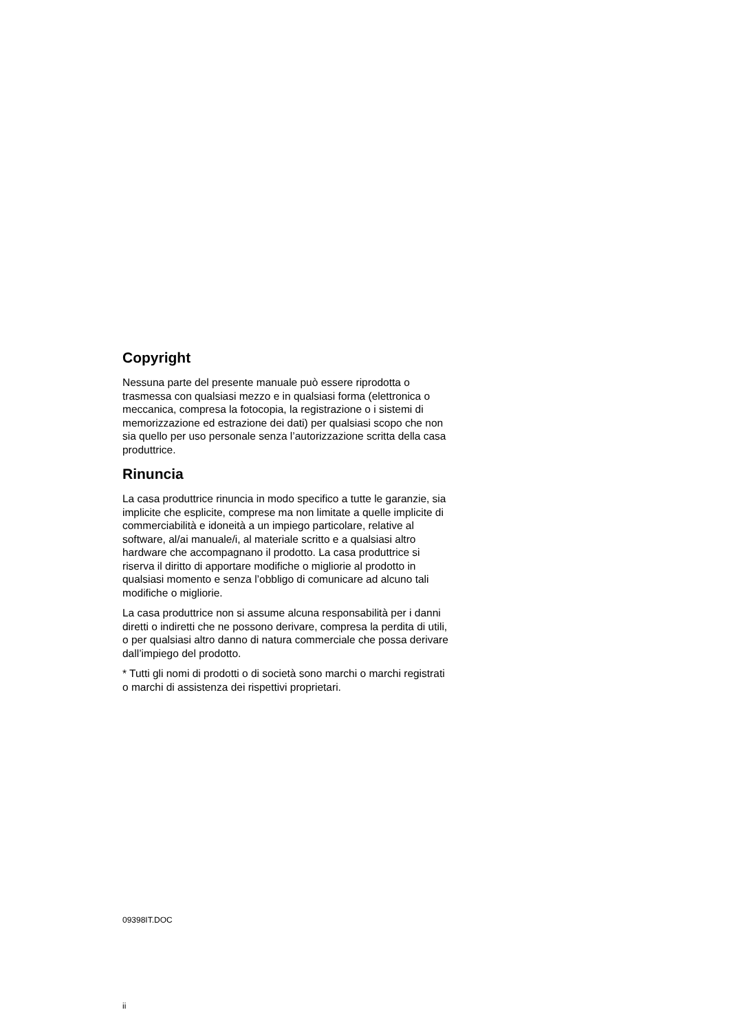Copyright
Nessuna parte del presente manuale può essere riprodotta o trasmessa con qualsiasi mezzo e in qualsiasi forma (elettronica o meccanica, compresa la fotocopia, la registrazione o i sistemi di memorizzazione ed estrazione dei dati) per qualsiasi scopo che non sia quello per uso personale senza l’autorizzazione scritta della casa produttrice.
Rinuncia
La casa produttrice rinuncia in modo specifico a tutte le garanzie, sia implicite che esplicite, comprese ma non limitate a quelle implicite di commerciabilità e idoneità a un impiego particolare, relative al software, al/ai manuale/i, al materiale scritto e a qualsiasi altro hardware che accompagnano il prodotto. La casa produttrice si riserva il diritto di apportare modifiche o migliorie al prodotto in qualsiasi momento e senza l’obbligo di comunicare ad alcuno tali modifiche o migliorie.
La casa produttrice non si assume alcuna responsabilità per i danni diretti o indiretti che ne possono derivare, compresa la perdita di utili, o per qualsiasi altro danno di natura commerciale che possa derivare dall’impiego del prodotto.
* Tutti gli nomi di prodotti o di società sono marchi o marchi registrati o marchi di assistenza dei rispettivi proprietari.
09398IT.DOC
ii